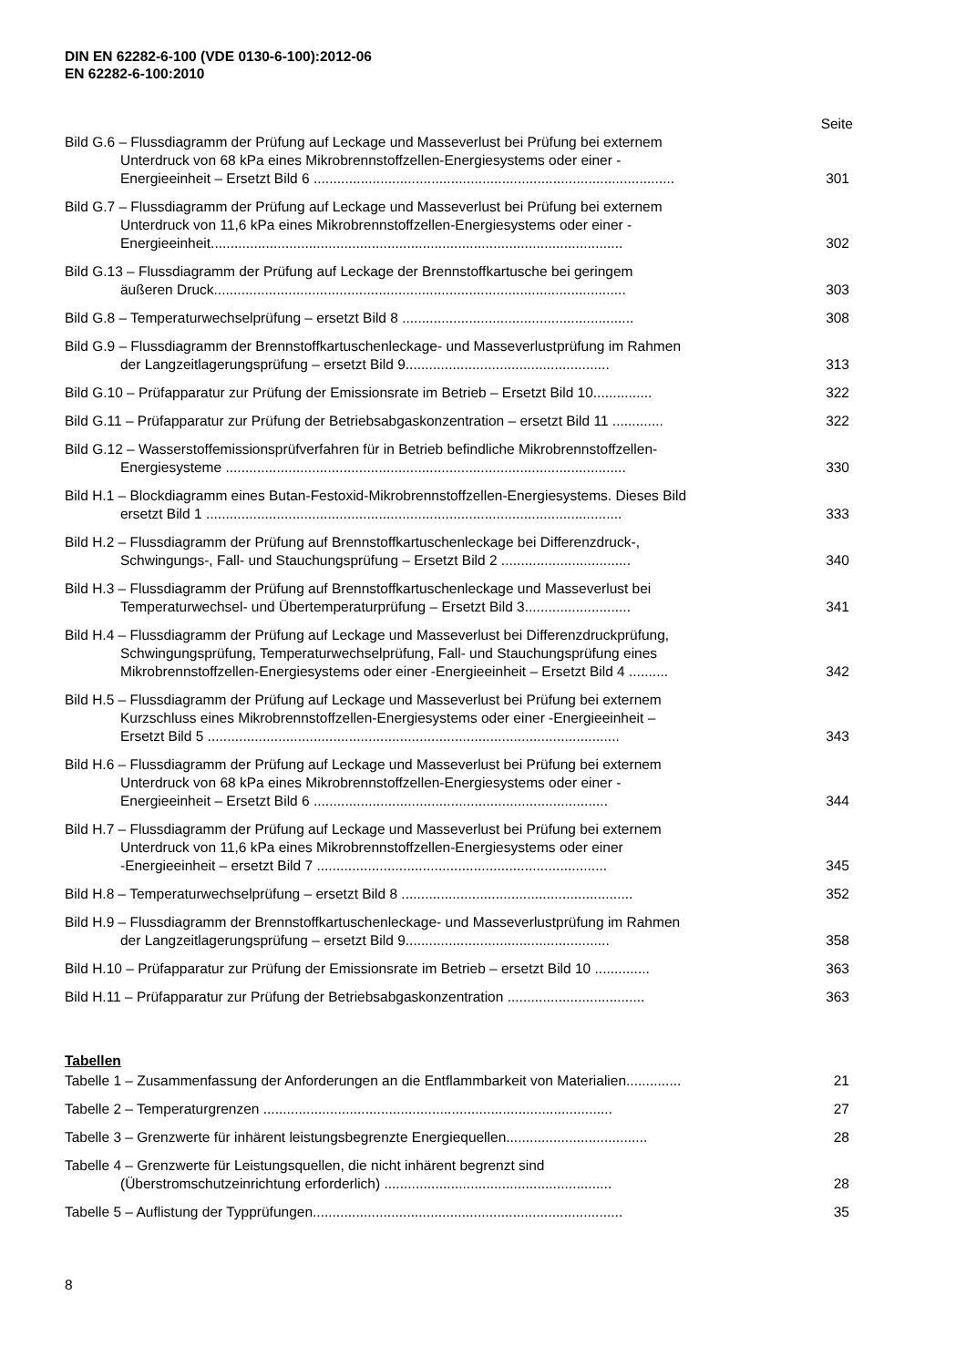DIN EN 62282-6-100 (VDE 0130-6-100):2012-06
EN 62282-6-100:2010
Seite
Bild G.6 – Flussdiagramm der Prüfung auf Leckage und Masseverlust bei Prüfung bei externem
Unterdruck von 68 kPa eines Mikrobrennstoffzellen-Energiesystems oder einer -
Energieeinheit – Ersetzt Bild 6 ............................................................................................
301
Bild G.7 – Flussdiagramm der Prüfung auf Leckage und Masseverlust bei Prüfung bei externem
Unterdruck von 11,6 kPa eines Mikrobrennstoffzellen-Energiesystems oder einer -
Energieeinheit.........................................................................................................
302
Bild G.13 – Flussdiagramm der Prüfung auf Leckage der Brennstoffkartusche bei geringem
äußeren Druck.........................................................................................................
303
Bild G.8 – Temperaturwechselprüfung – ersetzt Bild 8 ...........................................................
308
Bild G.9 – Flussdiagramm der Brennstoffkartuschenleckage- und Masseverlustprüfung im Rahmen
der Langzeitlagerungsprüfung – ersetzt Bild 9....................................................
313
Bild G.10 – Prüfapparatur zur Prüfung der Emissionsrate im Betrieb – Ersetzt Bild 10...............
322
Bild G.11 – Prüfapparatur zur Prüfung der Betriebsabgaskonzentration – ersetzt Bild 11 .............
322
Bild G.12 – Wasserstoffemissionsprüfverfahren für in Betrieb befindliche Mikrobrennstoffzellen-
Energiesysteme ......................................................................................................
330
Bild H.1 – Blockdiagramm eines Butan-Festoxid-Mikrobrennstoffzellen-Energiesystems. Dieses Bild
ersetzt Bild 1 ..........................................................................................................
333
Bild H.2 – Flussdiagramm der Prüfung auf Brennstoffkartuschenleckage bei Differenzdruck-,
Schwingungs-, Fall- und Stauchungsprüfung – Ersetzt Bild 2 .................................
340
Bild H.3 – Flussdiagramm der Prüfung auf Brennstoffkartuschenleckage und Masseverlust bei
Temperaturwechsel- und Übertemperaturprüfung – Ersetzt Bild 3...........................
341
Bild H.4 – Flussdiagramm der Prüfung auf Leckage und Masseverlust bei Differenzdruckprüfung,
Schwingungsprüfung, Temperaturwechselprüfung, Fall- und Stauchungsprüfung eines
Mikrobrennstoffzellen-Energiesystems oder einer -Energieeinheit – Ersetzt Bild 4 ..........
342
Bild H.5 – Flussdiagramm der Prüfung auf Leckage und Masseverlust bei Prüfung bei externem
Kurzschluss eines Mikrobrennstoffzellen-Energiesystems oder einer -Energieeinheit –
Ersetzt Bild 5 .........................................................................................................
343
Bild H.6 – Flussdiagramm der Prüfung auf Leckage und Masseverlust bei Prüfung bei externem
Unterdruck von 68 kPa eines Mikrobrennstoffzellen-Energiesystems oder einer -
Energieeinheit – Ersetzt Bild 6 ...........................................................................
344
Bild H.7 – Flussdiagramm der Prüfung auf Leckage und Masseverlust bei Prüfung bei externem
Unterdruck von 11,6 kPa eines Mikrobrennstoffzellen-Energiesystems oder einer
-Energieeinheit – ersetzt Bild 7 ..........................................................................
345
Bild H.8 – Temperaturwechselprüfung – ersetzt Bild 8 ...........................................................
352
Bild H.9 – Flussdiagramm der Brennstoffkartuschenleckage- und Masseverlustprüfung im Rahmen
der Langzeitlagerungsprüfung – ersetzt Bild 9....................................................
358
Bild H.10 – Prüfapparatur zur Prüfung der Emissionsrate im Betrieb – ersetzt Bild 10 ..............
363
Bild H.11 – Prüfapparatur zur Prüfung der Betriebsabgaskonzentration ...................................
363
Tabellen
Tabelle 1 – Zusammenfassung der Anforderungen an die Entflammbarkeit von Materialien..............
21
Tabelle 2 – Temperaturgrenzen .........................................................................................
27
Tabelle 3 – Grenzwerte für inhärent leistungsbegrenzte Energiequellen....................................
28
Tabelle 4 – Grenzwerte für Leistungsquellen, die nicht inhärent begrenzt sind
(Überstromschutzeinrichtung erforderlich) ..........................................................
28
Tabelle 5 – Auflistung der Typprüfungen...............................................................................
35
8